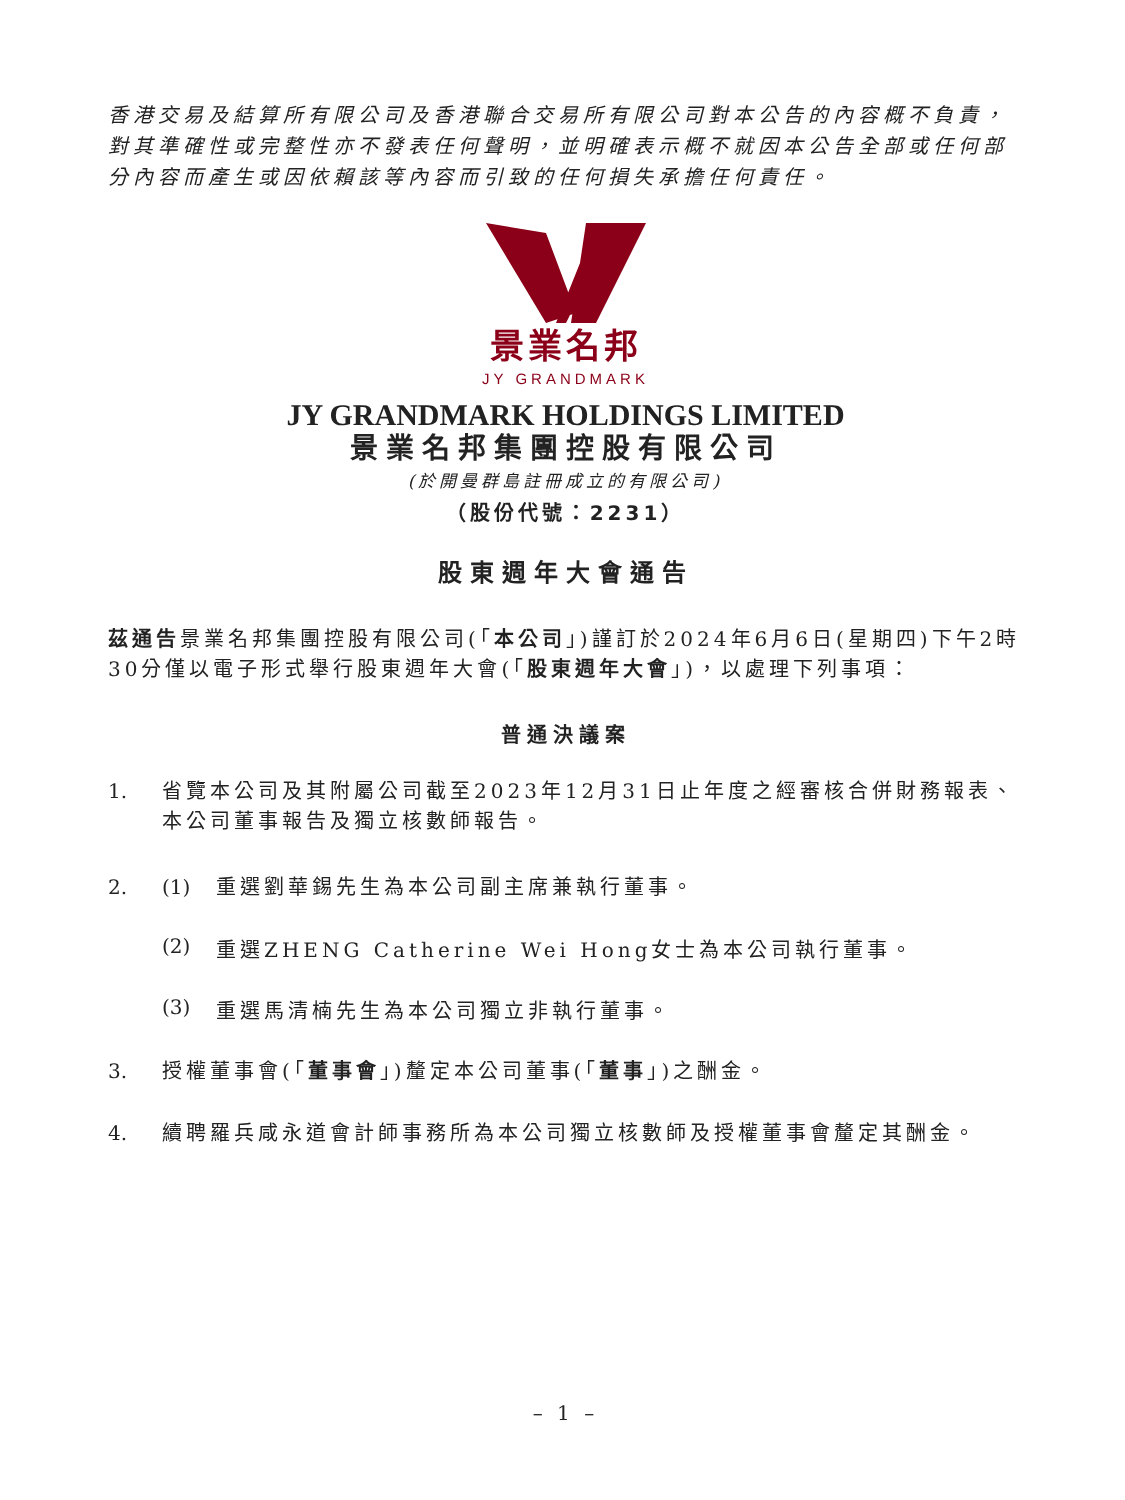香港交易及結算所有限公司及香港聯合交易所有限公司對本公告的內容概不負責，對其準確性或完整性亦不發表任何聲明，並明確表示概不就因本公告全部或任何部分內容而產生或因依賴該等內容而引致的任何損失承擔任何責任。
景業名邦
JY GRANDMARK
JY GRANDMARK HOLDINGS LIMITED
景業名邦集團控股有限公司
(於開曼群島註冊成立的有限公司)
（股份代號：2231）
股東週年大會通告
茲通告景業名邦集團控股有限公司(「本公司」)謹訂於2024年6月6日(星期四)下午2時30分僅以電子形式舉行股東週年大會(「股東週年大會」)，以處理下列事項：
普通決議案
1. 省覽本公司及其附屬公司截至2023年12月31日止年度之經審核合併財務報表、本公司董事報告及獨立核數師報告。
2. (1) 重選劉華錫先生為本公司副主席兼執行董事。
(2) 重選ZHENG Catherine Wei Hong女士為本公司執行董事。
(3) 重選馬清楠先生為本公司獨立非執行董事。
3. 授權董事會(「董事會」)釐定本公司董事(「董事」)之酬金。
4. 續聘羅兵咸永道會計師事務所為本公司獨立核數師及授權董事會釐定其酬金。
– 1 –